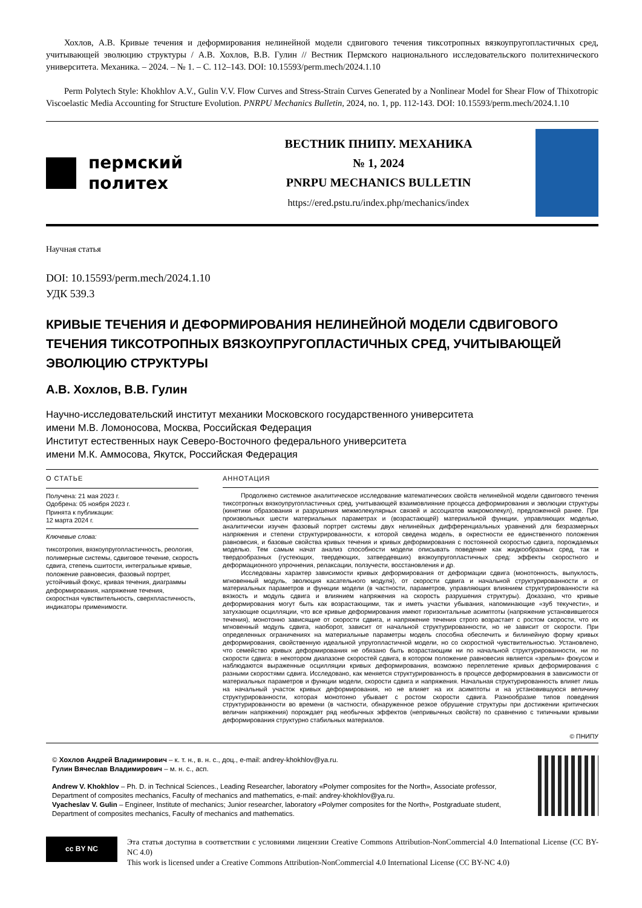Хохлов, А.В. Кривые течения и деформирования нелинейной модели сдвигового течения тиксотропных вязкоупругопластичных сред, учитывающей эволюцию структуры / А.В. Хохлов, В.В. Гулин // Вестник Пермского национального исследовательского политехнического университета. Механика. – 2024. – № 1. – С. 112–143. DOI: 10.15593/perm.mech/2024.1.10
Perm Polytech Style: Khokhlov A.V., Gulin V.V. Flow Curves and Stress-Strain Curves Generated by a Nonlinear Model for Shear Flow of Thixotropic Viscoelastic Media Accounting for Structure Evolution. PNRPU Mechanics Bulletin, 2024, no. 1, pp. 112-143. DOI: 10.15593/perm.mech/2024.1.10
пермский
политех
ВЕСТНИК ПНИПУ. МЕХАНИКА
№ 1, 2024
PNRPU MECHANICS BULLETIN
https://ered.pstu.ru/index.php/mechanics/index
Научная статья
DOI: 10.15593/perm.mech/2024.1.10
УДК 539.3
КРИВЫЕ ТЕЧЕНИЯ И ДЕФОРМИРОВАНИЯ НЕЛИНЕЙНОЙ МОДЕЛИ СДВИГОВОГО ТЕЧЕНИЯ ТИКСОТРОПНЫХ ВЯЗКОУПРУГОПЛАСТИЧНЫХ СРЕД, УЧИТЫВАЮЩЕЙ ЭВОЛЮЦИЮ СТРУКТУРЫ
А.В. Хохлов, В.В. Гулин
Научно-исследовательский институт механики Московского государственного университета
имени М.В. Ломоносова, Москва, Российская Федерация
Институт естественных наук Северо-Восточного федерального университета
имени М.К. Аммосова, Якутск, Российская Федерация
О СТАТЬЕ
Получена: 21 мая 2023 г.
Одобрена: 05 ноября 2023 г.
Принята к публикации:
12 марта 2024 г.
Ключевые слова:
тиксотропия, вязкоупругопластичность, реология, полимерные системы, сдвиговое течение, скорость сдвига, степень сшитости, интегральные кривые, положение равновесия, фазовый портрет, устойчивый фокус, кривая течения, диаграммы деформирования, напряжение течения, скоростная чувствительность, сверхпластичность, индикаторы применимости.
АННОТАЦИЯ
Продолжено системное аналитическое исследование математических свойств нелинейной модели сдвигового течения тиксотропных вязкоупругопластичных сред, учитывающей взаимовлияние процесса деформирования и эволюции структуры (кинетики образования и разрушения межмолекулярных связей и ассоциатов макромолекул), предложенной ранее. При произвольных шести материальных параметрах и (возрастающей) материальной функции, управляющих моделью, аналитически изучен фазовый портрет системы двух нелинейных дифференциальных уравнений для безразмерных напряжения и степени структурированности, к которой сведена модель, в окрестности ее единственного положения равновесия, и базовые свойства кривых течения и кривых деформирования с постоянной скоростью сдвига, порождаемых моделью. Тем самым начат анализ способности модели описывать поведение как жидкообразных сред, так и твердообразных (густеющих, твердеющих, затвердевших) вязкоупругопластичных сред: эффекты скоростного и деформационного упрочнения, релаксации, ползучести, восстановления и др.
Исследованы характер зависимости кривых деформирования от деформации сдвига (монотонность, выпуклость, мгновенный модуль, эволюция касательного модуля), от скорости сдвига и начальной структурированности и от материальных параметров и функции модели (в частности, параметров, управляющих влиянием структурированности на вязкость и модуль сдвига и влиянием напряжения на скорость разрушения структуры). Доказано, что кривые деформирования могут быть как возрастающими, так и иметь участки убывания, напоминающие «зуб текучести», и затухающие осцилляции, что все кривые деформирования имеют горизонтальные асимптоты (напряжение установившегося течения), монотонно зависящие от скорости сдвига, и напряжение течения строго возрастает с ростом скорости, что их мгновенный модуль сдвига, наоборот, зависит от начальной структурированности, но не зависит от скорости. При определенных ограничениях на материальные параметры модель способна обеспечить и билинейную форму кривых деформирования, свойственную идеальной упругопластичной модели, но со скоростной чувствительностью. Установлено, что семейство кривых деформирования не обязано быть возрастающим ни по начальной структурированности, ни по скорости сдвига: в некотором диапазоне скоростей сдвига, в котором положение равновесия является «зрелым» фокусом и наблюдаются выраженные осцилляции кривых деформирования, возможно переплетение кривых деформирования с разными скоростями сдвига. Исследовано, как меняется структурированность в процессе деформирования в зависимости от материальных параметров и функции модели, скорости сдвига и напряжения. Начальная структурированность влияет лишь на начальный участок кривых деформирования, но не влияет на их асимптоты и на установившуюся величину структурированности, которая монотонно убывает с ростом скорости сдвига. Разнообразие типов поведения структурированности во времени (в частности, обнаруженное резкое обрушение структуры при достижении критических величин напряжения) порождает ряд необычных эффектов (непривычных свойств) по сравнению с типичными кривыми деформирования структурно стабильных материалов.
© ПНИПУ
© Хохлов Андрей Владимирович – к. т. н., в. н. с., доц., e-mail: andrey-khokhlov@ya.ru.
Гулин Вячеслав Владимирович – м. н. с., асп.
Andrew V. Khokhlov – Ph. D. in Technical Sciences., Leading Researcher, laboratory «Polymer composites for the North», Associate professor, Department of composites mechanics, Faculty of mechanics and mathematics, e-mail: andrey-khokhlov@ya.ru.
Vyacheslav V. Gulin – Engineer, Institute of mechanics; Junior researcher, laboratory «Polymer composites for the North», Postgraduate student, Department of composites mechanics, Faculty of mechanics and mathematics.
cc BY NC
Эта статья доступна в соответствии с условиями лицензии Creative Commons Attribution-NonCommercial 4.0 International License (CC BY-NC 4.0)
This work is licensed under a Creative Commons Attribution-NonCommercial 4.0 International License (CC BY-NC 4.0)